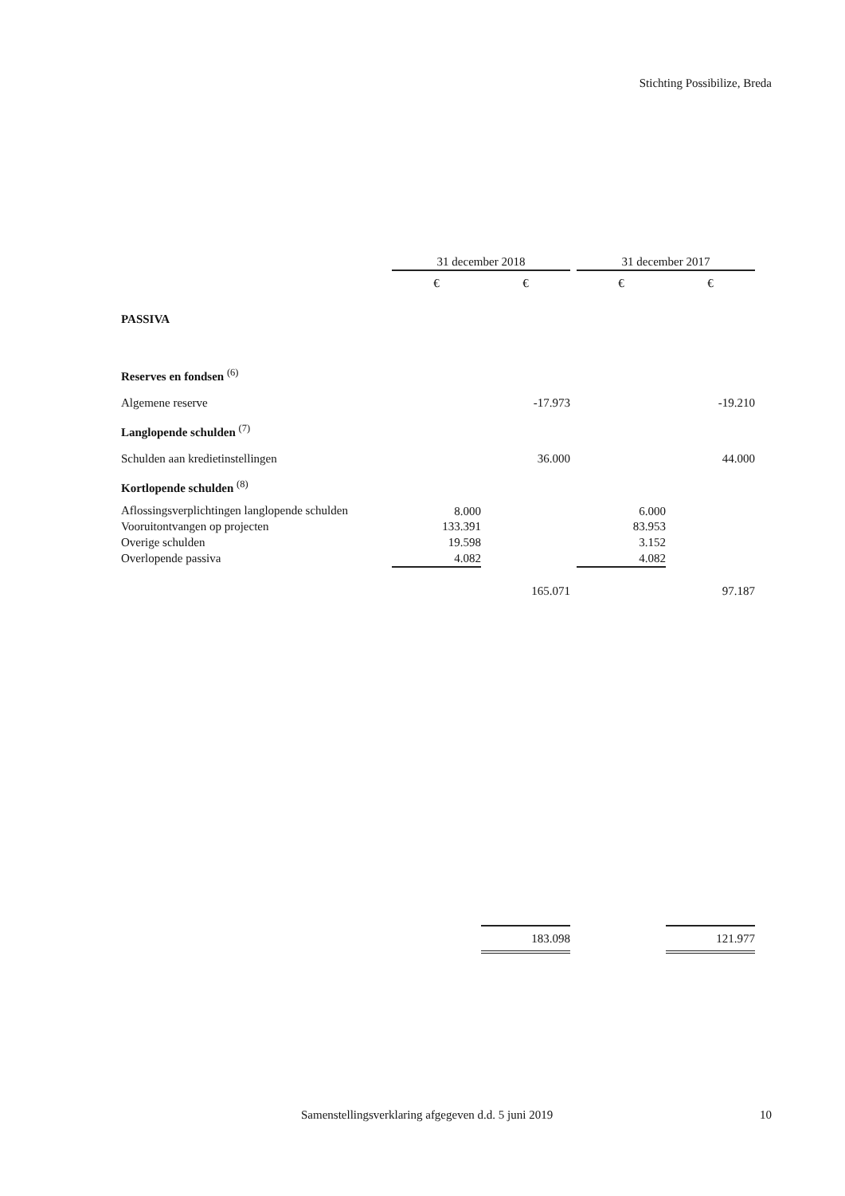Stichting Possibilize, Breda
| | 31 december 2018 | | | 31 december 2017 | |
| | € | € | | € | € |
| PASSIVA | | | | | |
| Reserves en fondsen <sup>(6)</sup> | | | | | |
| Algemene reserve | | -17.973 | | | -19.210 |
| Langlopende schulden <sup>(7)</sup> | | | | | |
| Schulden aan kredietinstellingen | | 36.000 | | | 44.000 |
| Kortlopende schulden <sup>(8)</sup> | | | | | |
| Aflossingsverplichtingen langlopende schulden | 8.000 | | | 6.000 | |
| Vooruitontvangen op projecten | 133.391 | | | 83.953 | |
| Overige schulden | 19.598 | | | 3.152 | |
| Overlopende passiva | 4.082 | | | 4.082 | |
| | | 165.071 | | | 97.187 |
| | | 183.098 | | | 121.977 |
Samenstellingsverklaring afgegeven d.d. 5 juni 2019
10